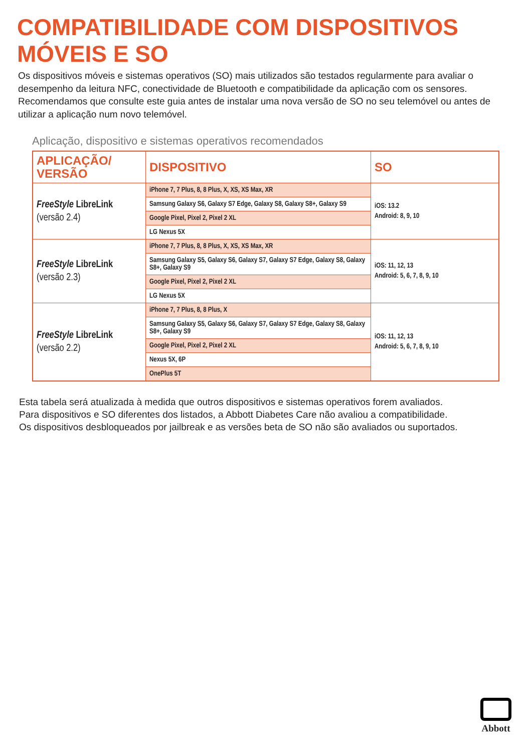COMPATIBILIDADE COM DISPOSITIVOS
MÓVEIS E SO
Os dispositivos móveis e sistemas operativos (SO) mais utilizados são testados regularmente para avaliar o desempenho da leitura NFC, conectividade de Bluetooth e compatibilidade da aplicação com os sensores. Recomendamos que consulte este guia antes de instalar uma nova versão de SO no seu telemóvel ou antes de utilizar a aplicação num novo telemóvel.
Aplicação, dispositivo e sistemas operativos recomendados
| APLICAÇÃO/ VERSÃO | DISPOSITIVO | SO |
| --- | --- | --- |
| FreeStyle LibreLink (versão 2.4) | iPhone 7, 7 Plus, 8, 8 Plus, X, XS, XS Max, XR | iOS: 13.2 Android: 8, 9, 10 |
| | Samsung Galaxy S6, Galaxy S7 Edge, Galaxy S8, Galaxy S8+, Galaxy S9 | |
| | Google Pixel, Pixel 2, Pixel 2 XL | |
| | LG Nexus 5X | |
| FreeStyle LibreLink (versão 2.3) | iPhone 7, 7 Plus, 8, 8 Plus, X, XS, XS Max, XR | iOS: 11, 12, 13 Android: 5, 6, 7, 8, 9, 10 |
| | Samsung Galaxy S5, Galaxy S6, Galaxy S7, Galaxy S7 Edge, Galaxy S8, Galaxy S8+, Galaxy S9 | |
| | Google Pixel, Pixel 2, Pixel 2 XL | |
| | LG Nexus 5X | |
| FreeStyle LibreLink (versão 2.2) | iPhone 7, 7 Plus, 8, 8 Plus, X | iOS: 11, 12, 13 Android: 5, 6, 7, 8, 9, 10 |
| | Samsung Galaxy S5, Galaxy S6, Galaxy S7, Galaxy S7 Edge, Galaxy S8, Galaxy S8+, Galaxy S9 | |
| | Google Pixel, Pixel 2, Pixel 2 XL | |
| | Nexus 5X, 6P | |
| | OnePlus 5T | |
Esta tabela será atualizada à medida que outros dispositivos e sistemas operativos forem avaliados.
Para dispositivos e SO diferentes dos listados, a Abbott Diabetes Care não avaliou a compatibilidade.
Os dispositivos desbloqueados por jailbreak e as versões beta de SO não são avaliados ou suportados.
Abbott